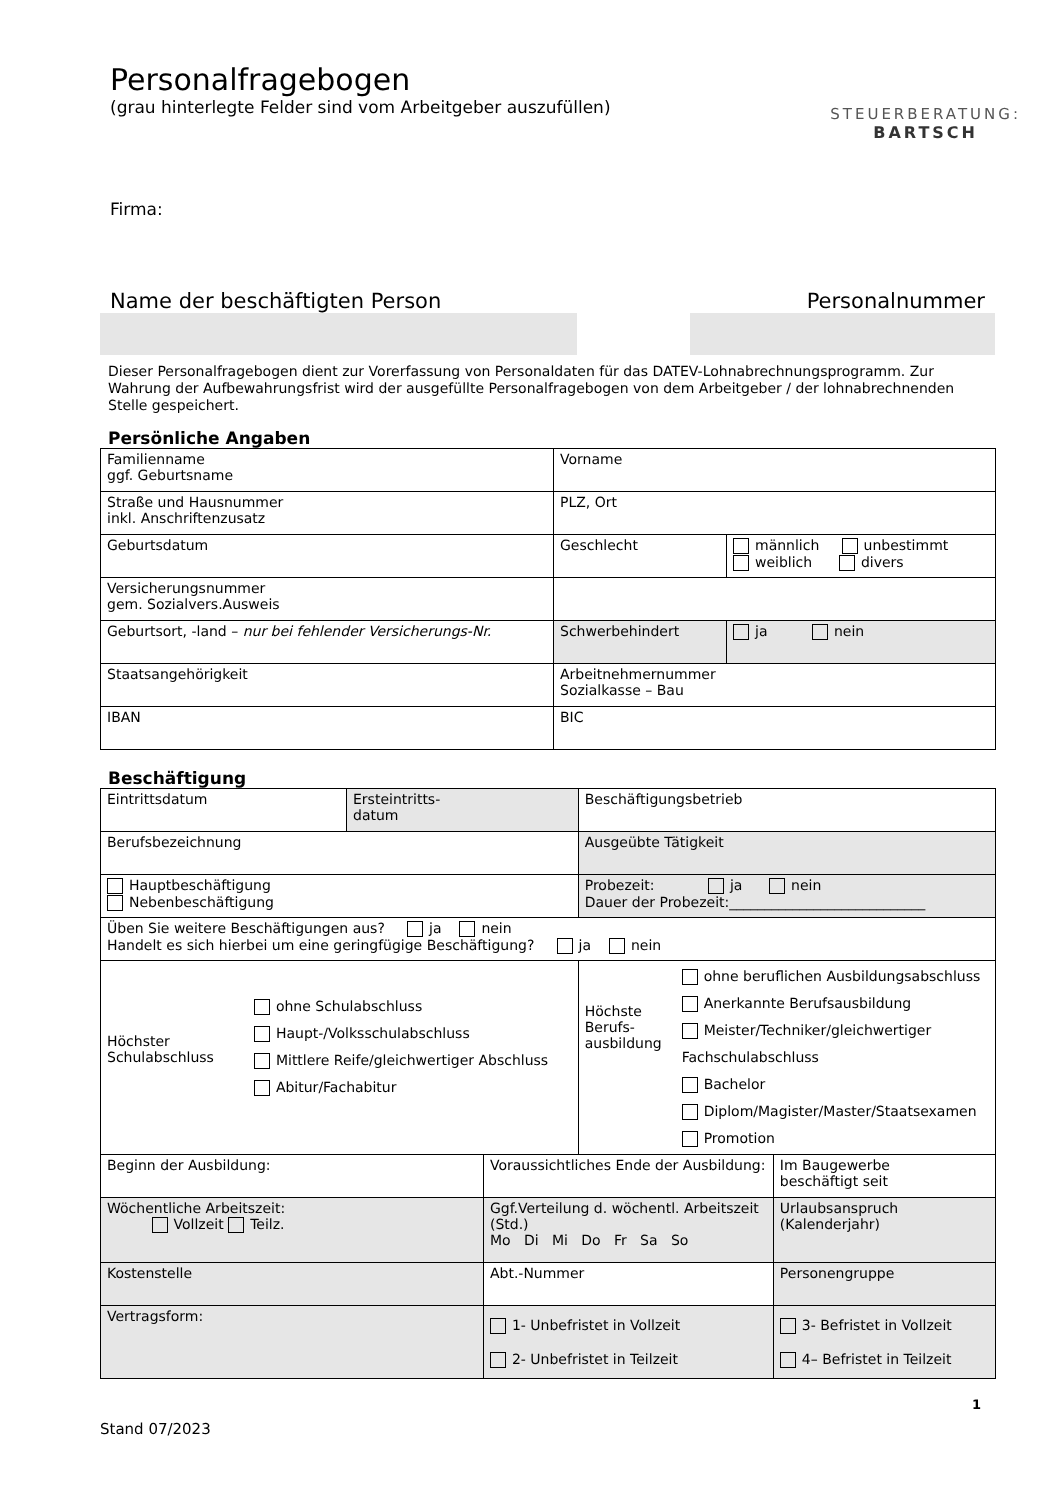STEUERBERATUNG:
BARTSCH
Personalfragebogen
(grau hinterlegte Felder sind vom Arbeitgeber auszufüllen)
Firma:
Name der beschäftigten Person Personalnummer
Dieser Personalfragebogen dient zur Vorerfassung von Personaldaten für das DATEV-Lohnabrechnungsprogramm. Zur Wahrung der Aufbewahrungsfrist wird der ausgefüllte Personalfragebogen von dem Arbeitgeber / der lohnabrechnenden Stelle gespeichert.
Persönliche Angaben
| Familienname ggf. Geburtsname | Vorname | |
| Straße und Hausnummer inkl. Anschriftenzusatz | PLZ, Ort | |
| Geburtsdatum | Geschlecht | männlich unbestimmt weiblich divers |
| Versicherungsnummer gem. Sozialvers.Ausweis | | |
| Geburtsort, -land – nur bei fehlender Versicherungs-Nr. | Schwerbehindert | ja nein |
| Staatsangehörigkeit | Arbeitnehmernummer Sozialkasse – Bau | |
| IBAN | BIC | |
Beschäftigung
| Eintrittsdatum | Ersteintritts- datum | | Beschäftigungsbetrieb | |
| Berufsbezeichnung | | | Ausgeübte Tätigkeit | |
| Hauptbeschäftigung Nebenbeschäftigung | | | Probezeit: ja nein Dauer der Probezeit:____________________________ | |
| Üben Sie weitere Beschäftigungen aus? ja nein Handelt es sich hierbei um eine geringfügige Beschäftigung? ja nein | | | | |
| Höchster Schulabschluss ohne Schulabschluss Haupt-/Volksschulabschluss Mittlere Reife/gleichwertiger Abschluss Abitur/Fachabitur | | | Höchste Berufs- ausbildung ohne beruflichen Ausbildungsabschluss Anerkannte Berufsausbildung Meister/Techniker/gleichwertiger Fachschulabschluss Bachelor Diplom/Magister/Master/Staatsexamen Promotion | |
| Beginn der Ausbildung: | | Voraussichtliches Ende der Ausbildung: | | Im Baugewerbe beschäftigt seit |
| Wöchentliche Arbeitszeit: Vollzeit Teilz. | | Ggf.Verteilung d. wöchentl. Arbeitszeit (Std.) Mo Di Mi Do Fr Sa So | | Urlaubsanspruch (Kalenderjahr) |
| Kostenstelle | | Abt.-Nummer | | Personengruppe |
| Vertragsform: | | 1- Unbefristet in Vollzeit 2- Unbefristet in Teilzeit | | 3- Befristet in Vollzeit 4– Befristet in Teilzeit |
1
Stand 07/2023